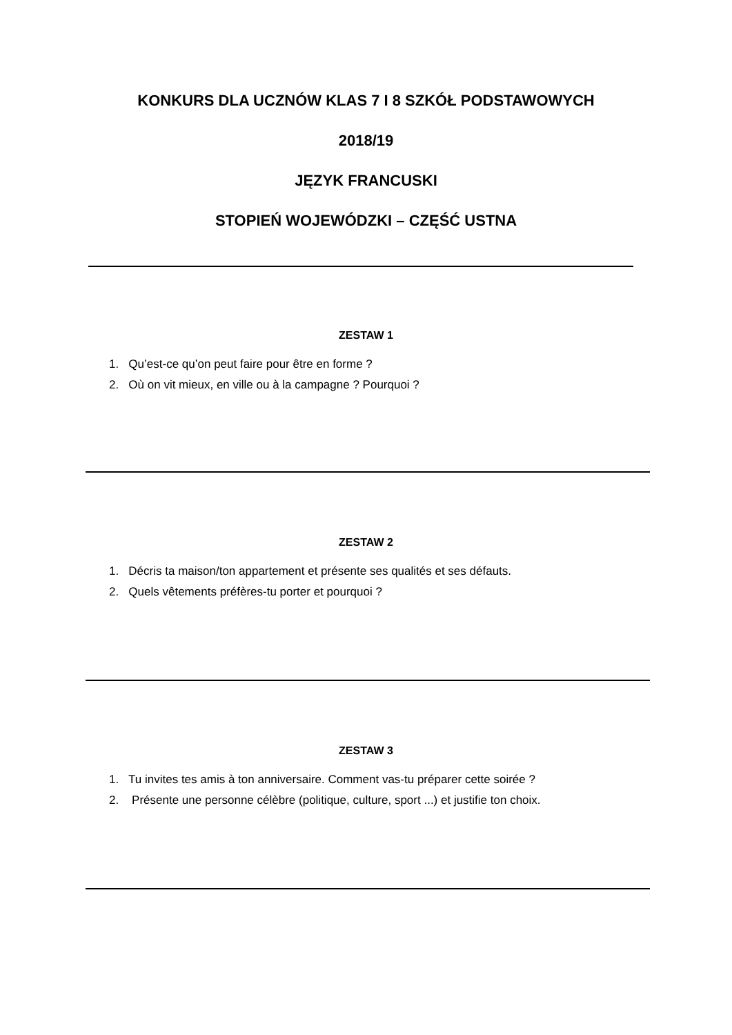KONKURS DLA UCZNÓW KLAS 7 I 8 SZKÓŁ PODSTAWOWYCH
2018/19
JĘZYK FRANCUSKI
STOPIEŃ WOJEWÓDZKI – CZĘŚĆ USTNA
ZESTAW 1
1. Qu’est-ce qu’on peut faire pour être en forme ?
2. Où on vit mieux, en ville ou à la campagne ? Pourquoi ?
ZESTAW 2
1. Décris ta maison/ton appartement et présente ses qualités et ses défauts.
2. Quels vêtements préfères-tu porter et pourquoi ?
ZESTAW 3
1. Tu invites tes amis à ton anniversaire. Comment vas-tu préparer cette soirée ?
2. Présente une personne célèbre (politique, culture, sport ...) et justifie ton choix.